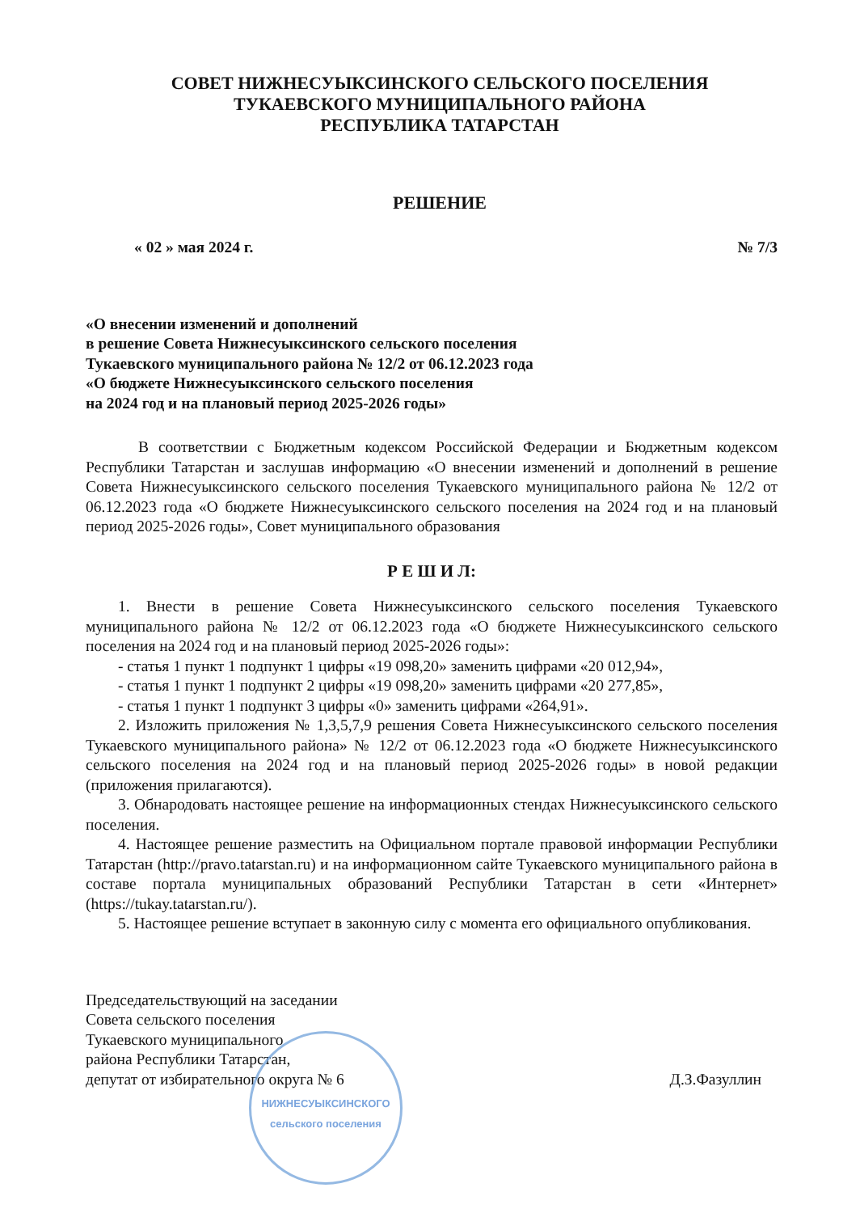СОВЕТ НИЖНЕСУЫКСИНСКОГО СЕЛЬСКОГО ПОСЕЛЕНИЯ
ТУКАЕВСКОГО МУНИЦИПАЛЬНОГО РАЙОНА
РЕСПУБЛИКА ТАТАРСТАН
РЕШЕНИЕ
« 02 » мая 2024 г. № 7/3
«О внесении изменений и дополнений
в решение Совета Нижнесуыксинского сельского поселения
Тукаевского муниципального района № 12/2 от 06.12.2023 года
«О бюджете Нижнесуыксинского сельского поселения
на 2024 год и на плановый период 2025-2026 годы»
В соответствии с Бюджетным кодексом Российской Федерации и Бюджетным кодексом Республики Татарстан и заслушав информацию «О внесении изменений и дополнений в решение Совета Нижнесуыксинского сельского поселения Тукаевского муниципального района № 12/2 от 06.12.2023 года «О бюджете Нижнесуыксинского сельского поселения на 2024 год и на плановый период 2025-2026 годы», Совет муниципального образования
Р Е Ш И Л:
1. Внести в решение Совета Нижнесуыксинского сельского поселения Тукаевского муниципального района № 12/2 от 06.12.2023 года «О бюджете Нижнесуыксинского сельского поселения на 2024 год и на плановый период 2025-2026 годы»:
- статья 1 пункт 1 подпункт 1 цифры «19 098,20» заменить цифрами «20 012,94»,
- статья 1 пункт 1 подпункт 2 цифры «19 098,20» заменить цифрами «20 277,85»,
- статья 1 пункт 1 подпункт 3 цифры «0» заменить цифрами «264,91».
2. Изложить приложения № 1,3,5,7,9 решения Совета Нижнесуыксинского сельского поселения Тукаевского муниципального района» № 12/2 от 06.12.2023 года «О бюджете Нижнесуыксинского сельского поселения на 2024 год и на плановый период 2025-2026 годы» в новой редакции (приложения прилагаются).
3. Обнародовать настоящее решение на информационных стендах Нижнесуыксинского сельского поселения.
4. Настоящее решение разместить на Официальном портале правовой информации Республики Татарстан (http://pravo.tatarstan.ru) и на информационном сайте Тукаевского муниципального района в составе портала муниципальных образований Республики Татарстан в сети «Интернет» (https://tukay.tatarstan.ru/).
5. Настоящее решение вступает в законную силу с момента его официального опубликования.
Председательствующий на заседании
Совета сельского поселения
Тукаевского муниципального
района Республики Татарстан,
депутат от избирательного округа № 6
Д.З.Фазуллин
НИЖНЕСУЫКСИНСКОГО
сельского поселения